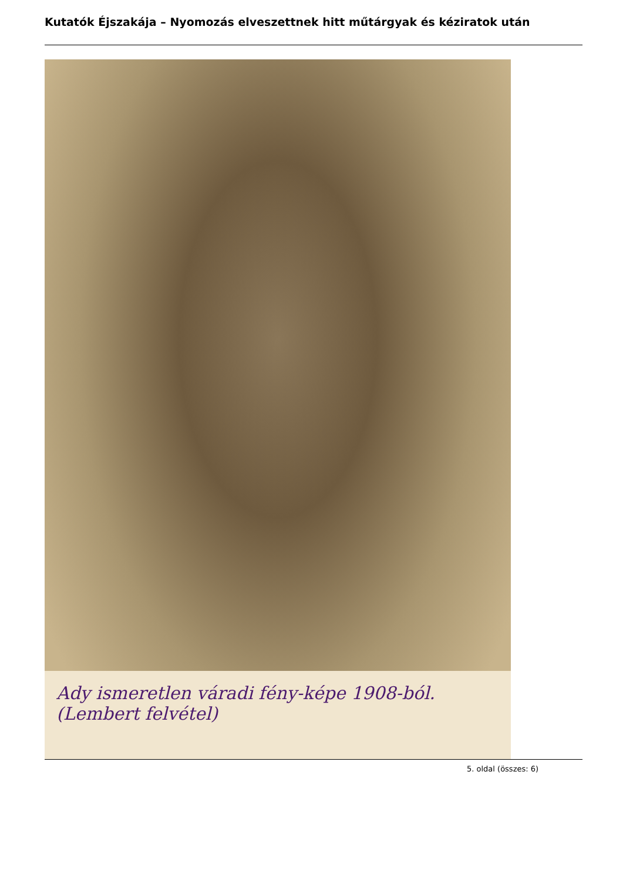Kutatók Éjszakája – Nyomozás elveszettnek hitt műtárgyak és kéziratok után
Ady ismeretlen váradi fény-képe 1908-ból. (Lembert felvétel)
5. oldal (összes: 6)